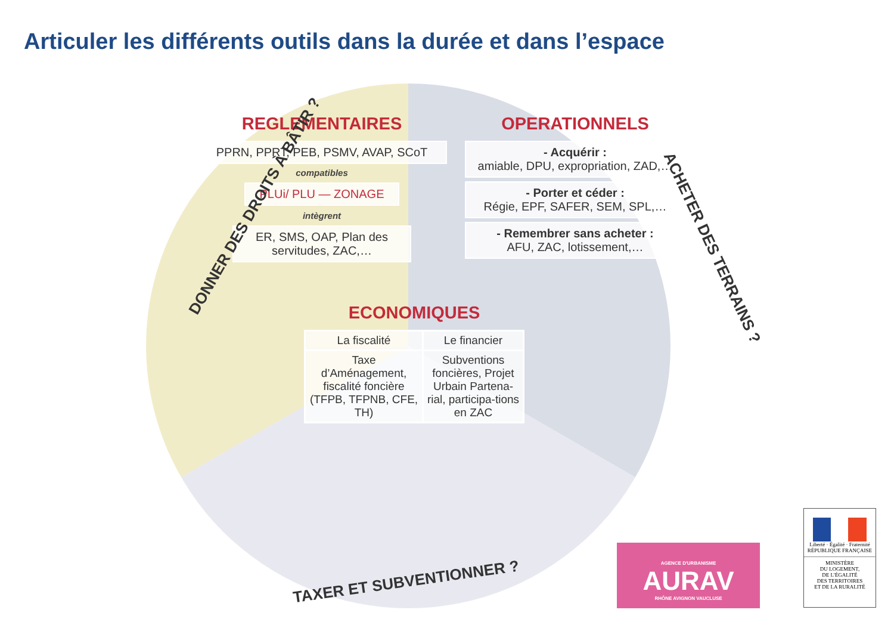Articuler les différents outils dans la durée et dans l’espace
DONNER DES DROITS À BÂTIR ?
ACHETER DES TERRAINS ?
REGLEMENTAIRES
PPRN, PPRT, PEB, PSMV, AVAP, SCoT
compatibles
PLUi/ PLU — ZONAGE
intègrent
ER, SMS, OAP, Plan des servitudes, ZAC,…
OPERATIONNELS
- Acquérir :
amiable, DPU, expropriation, ZAD,…
- Porter et céder :
Régie, EPF, SAFER, SEM, SPL,…
- Remembrer sans acheter :
AFU, ZAC, lotissement,…
ECONOMIQUES
| La fiscalité | Le financier |
| --- | --- |
| Taxe d’Aménagement, fiscalité foncière (TFPB, TFPNB, CFE, TH) | Subventions foncières, Projet Urbain Partena-rial, participa-tions en ZAC |
TAXER ET SUBVENTIONNER ?
AGENCE D'URBANISME
AURAV
RHÔNE AVIGNON VAUCLUSE
Liberté · Égalité · Fraternité
RÉPUBLIQUE FRANÇAISE
MINISTÈRE
DU LOGEMENT,
DE L'ÉGALITÉ
DES TERRITOIRES
ET DE LA RURALITÉ